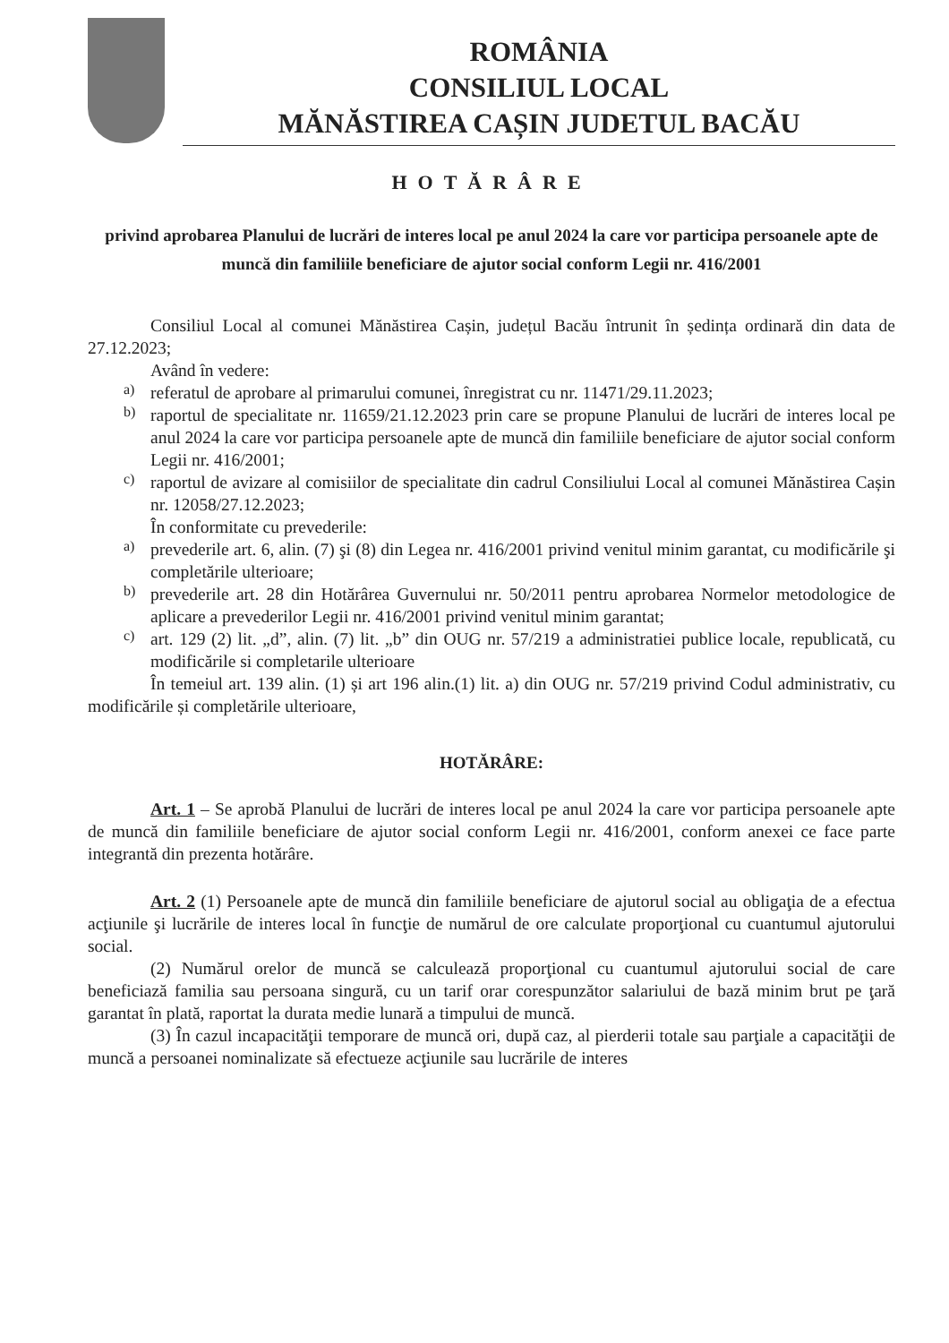ROMÂNIA
CONSILIUL LOCAL
MĂNĂSTIREA CAȘIN JUDETUL BACĂU
HOTĂRÂRE
privind aprobarea Planului de lucrări de interes local pe anul 2024 la care vor participa persoanele apte de muncă din familiile beneficiare de ajutor social conform Legii nr. 416/2001
Consiliul Local al comunei Mănăstirea Cașin, județul Bacău întrunit în ședința ordinară din data de 27.12.2023;
Având în vedere:
a)
referatul de aprobare al primarului comunei, înregistrat cu nr. 11471/29.11.2023;
b)
raportul de specialitate nr. 11659/21.12.2023 prin care se propune Planului de lucrări de interes local pe anul 2024 la care vor participa persoanele apte de muncă din familiile beneficiare de ajutor social conform Legii nr. 416/2001;
c)
raportul de avizare al comisiilor de specialitate din cadrul Consiliului Local al comunei Mănăstirea Cașin nr. 12058/27.12.2023;
În conformitate cu prevederile:
a)
prevederile art. 6, alin. (7) şi (8) din Legea nr. 416/2001 privind venitul minim garantat, cu modificările şi completările ulterioare;
b)
prevederile art. 28 din Hotărârea Guvernului nr. 50/2011 pentru aprobarea Normelor metodologice de aplicare a prevederilor Legii nr. 416/2001 privind venitul minim garantat;
c)
art. 129 (2) lit. „d”, alin. (7) lit. „b” din OUG nr. 57/219 a administratiei publice locale, republicată, cu modificările si completarile ulterioare
În temeiul art. 139 alin. (1) și art 196 alin.(1) lit. a) din OUG nr. 57/219 privind Codul administrativ, cu modificările și completările ulterioare,
HOTĂRÂRE:
Art. 1 – Se aprobă Planului de lucrări de interes local pe anul 2024 la care vor participa persoanele apte de muncă din familiile beneficiare de ajutor social conform Legii nr. 416/2001, conform anexei ce face parte integrantă din prezenta hotărâre.
Art. 2 (1) Persoanele apte de muncă din familiile beneficiare de ajutorul social au obligaţia de a efectua acţiunile şi lucrările de interes local în funcţie de numărul de ore calculate proporţional cu cuantumul ajutorului social.
(2) Numărul orelor de muncă se calculează proporţional cu cuantumul ajutorului social de care beneficiază familia sau persoana singură, cu un tarif orar corespunzător salariului de bază minim brut pe ţară garantat în plată, raportat la durata medie lunară a timpului de muncă.
(3) În cazul incapacităţii temporare de muncă ori, după caz, al pierderii totale sau parţiale a capacităţii de muncă a persoanei nominalizate să efectueze acţiunile sau lucrările de interes